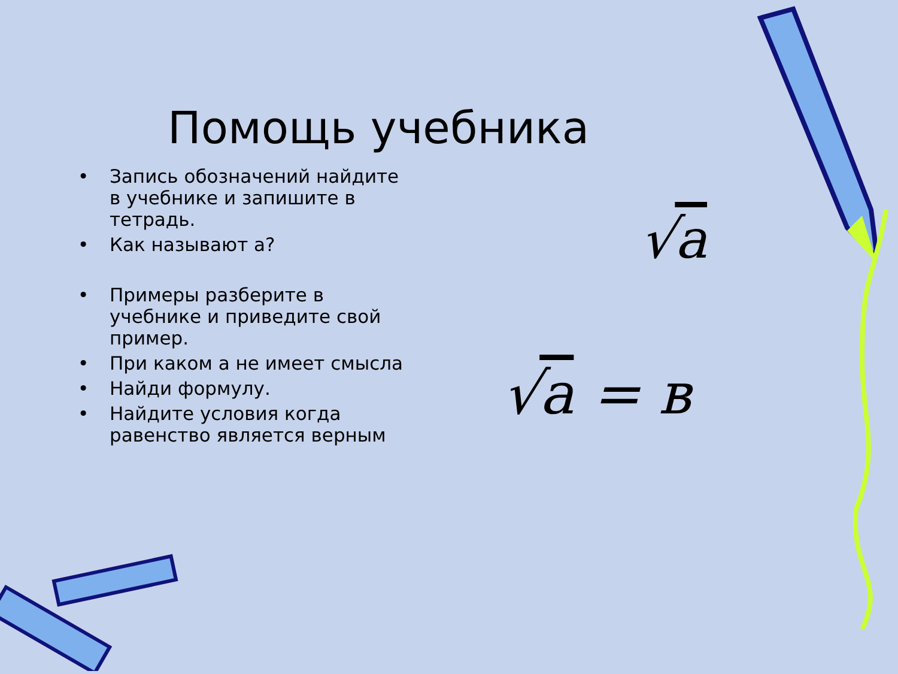Помощь учебника
• Запись обозначений найдите в учебнике и запишите в тетрадь.
• Как называют а?
• Примеры разберите в учебнике и приведите свой пример.
• При каком а не имеет смысла
• Найди формулу.
• Найдите условия когда равенство является верным
√a
√a = в